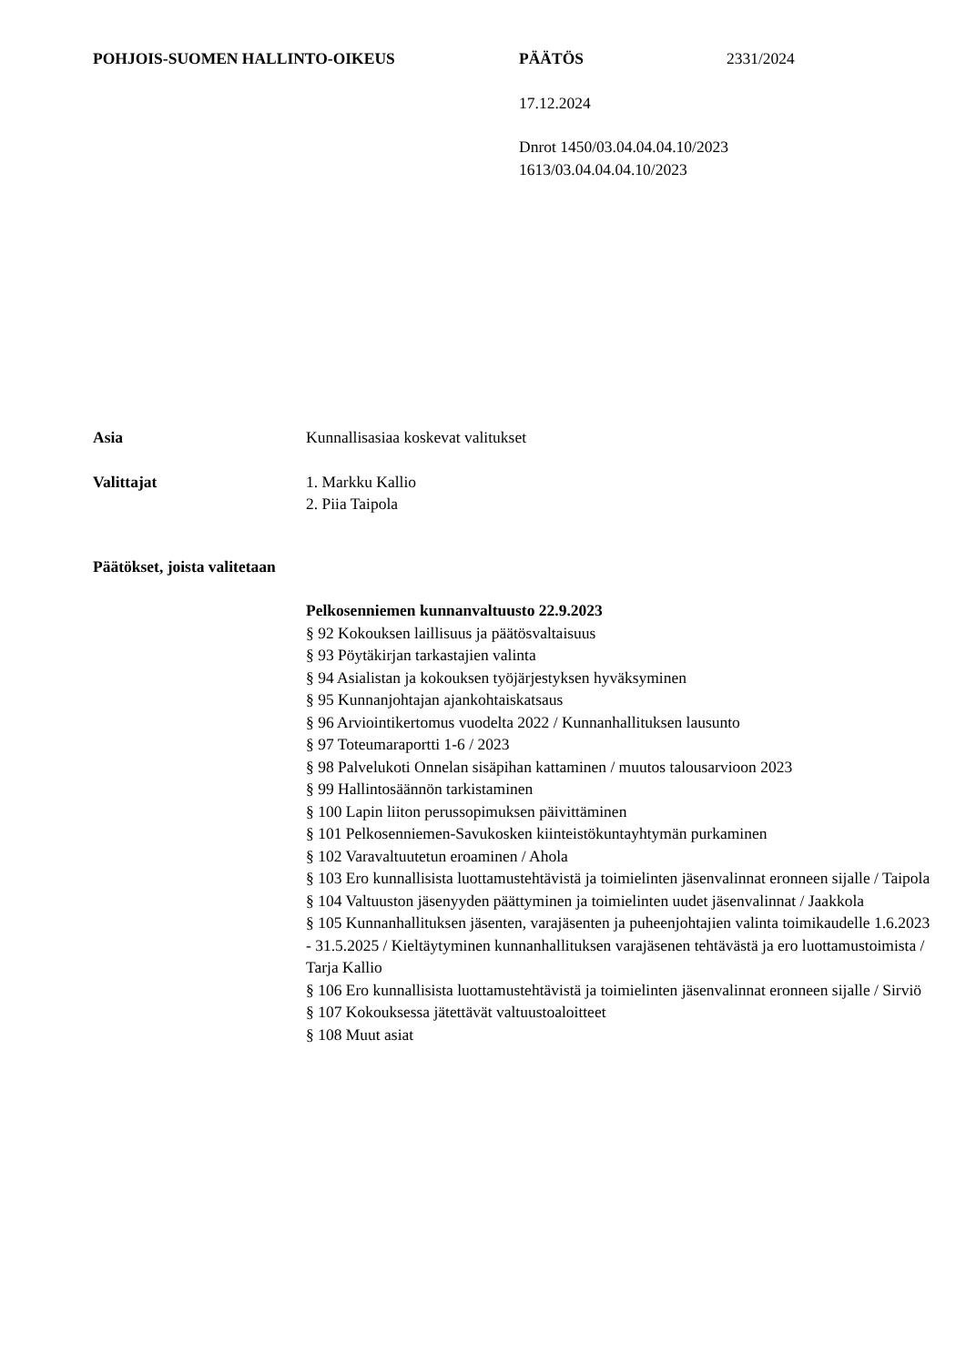POHJOIS-SUOMEN HALLINTO-OIKEUS PÄÄTÖS 2331/2024
17.12.2024
Dnrot 1450/03.04.04.04.10/2023
1613/03.04.04.04.10/2023
Asia Kunnallisasiaa koskevat valitukset
Valittajat 1. Markku Kallio
2. Piia Taipola
Päätökset, joista valitetaan
Pelkosenniemen kunnanvaltuusto 22.9.2023
§ 92 Kokouksen laillisuus ja päätösvaltaisuus
§ 93 Pöytäkirjan tarkastajien valinta
§ 94 Asialistan ja kokouksen työjärjestyksen hyväksyminen
§ 95 Kunnanjohtajan ajankohtaiskatsaus
§ 96 Arviointikertomus vuodelta 2022 / Kunnanhallituksen lausunto
§ 97 Toteumaraportti 1-6 / 2023
§ 98 Palvelukoti Onnelan sisäpihan kattaminen / muutos talousarvioon 2023
§ 99 Hallintosäännön tarkistaminen
§ 100 Lapin liiton perussopimuksen päivittäminen
§ 101 Pelkosenniemen-Savukosken kiinteistökuntayhtymän purkaminen
§ 102 Varavaltuutetun eroaminen / Ahola
§ 103 Ero kunnallisista luottamustehtävistä ja toimielinten jäsenvalinnat eronneen sijalle / Taipola
§ 104 Valtuuston jäsenyyden päättyminen ja toimielinten uudet jäsenvalinnat / Jaakkola
§ 105 Kunnanhallituksen jäsenten, varajäsenten ja puheenjohtajien valinta toimikaudelle 1.6.2023 - 31.5.2025 / Kieltäytyminen kunnanhallituksen varajäsenen tehtävästä ja ero luottamustoimista / Tarja Kallio
§ 106 Ero kunnallisista luottamustehtävistä ja toimielinten jäsenvalinnat eronneen sijalle / Sirviö
§ 107 Kokouksessa jätettävät valtuustoaloitteet
§ 108 Muut asiat